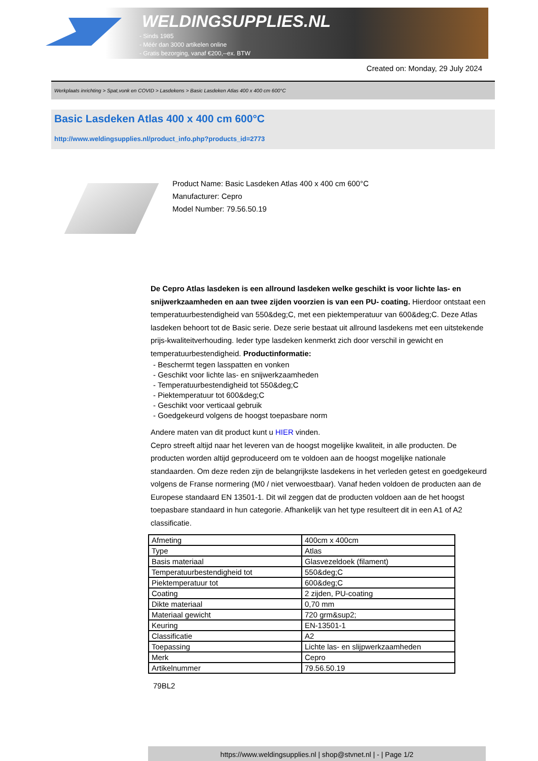WELDINGSUPPLIES.NL
- Sinds 1985
- Méér dan 3000 artikelen online
- Gratis bezorging, vanaf €200,--ex. BTW
Created on: Monday, 29 July 2024
Werkplaats inrichting > Spat,vonk en COVID > Lasdekens > Basic Lasdeken Atlas 400 x 400 cm 600°C
Basic Lasdeken Atlas 400 x 400 cm 600°C
http://www.weldingsupplies.nl/product_info.php?products_id=2773
Product Name: Basic Lasdeken Atlas 400 x 400 cm 600°C
Manufacturer: Cepro
Model Number: 79.56.50.19
De Cepro Atlas lasdeken is een allround lasdeken welke geschikt is voor lichte las- en snijwerkzaamheden en aan twee zijden voorzien is van een PU- coating. Hierdoor ontstaat een temperatuurbestendigheid van 550&deg;C, met een piektemperatuur van 600&deg;C. Deze Atlas lasdeken behoort tot de Basic serie. Deze serie bestaat uit allround lasdekens met een uitstekende prijs-kwaliteitverhouding. Ieder type lasdeken kenmerkt zich door verschil in gewicht en temperatuurbestendigheid. Productinformatie:
- Beschermt tegen lasspatten en vonken
- Geschikt voor lichte las- en snijwerkzaamheden
- Temperatuurbestendigheid tot 550&deg;C
- Piektemperatuur tot 600&deg;C
- Geschikt voor verticaal gebruik
- Goedgekeurd volgens de hoogst toepasbare norm
Andere maten van dit product kunt u HIER vinden.
Cepro streeft altijd naar het leveren van de hoogst mogelijke kwaliteit, in alle producten. De producten worden altijd geproduceerd om te voldoen aan de hoogst mogelijke nationale standaarden. Om deze reden zijn de belangrijkste lasdekens in het verleden getest en goedgekeurd volgens de Franse normering (M0 / niet verwoestbaar). Vanaf heden voldoen de producten aan de Europese standaard EN 13501-1. Dit wil zeggen dat de producten voldoen aan de het hoogst toepasbare standaard in hun categorie. Afhankelijk van het type resulteert dit in een A1 of A2 classificatie.
| Afmeting | 400cm x 400cm |
| Type | Atlas |
| Basis materiaal | Glasvezeldoek (filament) |
| Temperatuurbestendigheid tot | 550&deg;C |
| Piektemperatuur tot | 600&deg;C |
| Coating | 2 zijden, PU-coating |
| Dikte materiaal | 0,70 mm |
| Materiaal gewicht | 720 grm&sup2; |
| Keuring | EN-13501-1 |
| Classificatie | A2 |
| Toepassing | Lichte las- en slijpwerkzaamheden |
| Merk | Cepro |
| Artikelnummer | 79.56.50.19 |
79BL2
https://www.weldingsupplies.nl | shop@stvnet.nl | - | Page 1/2